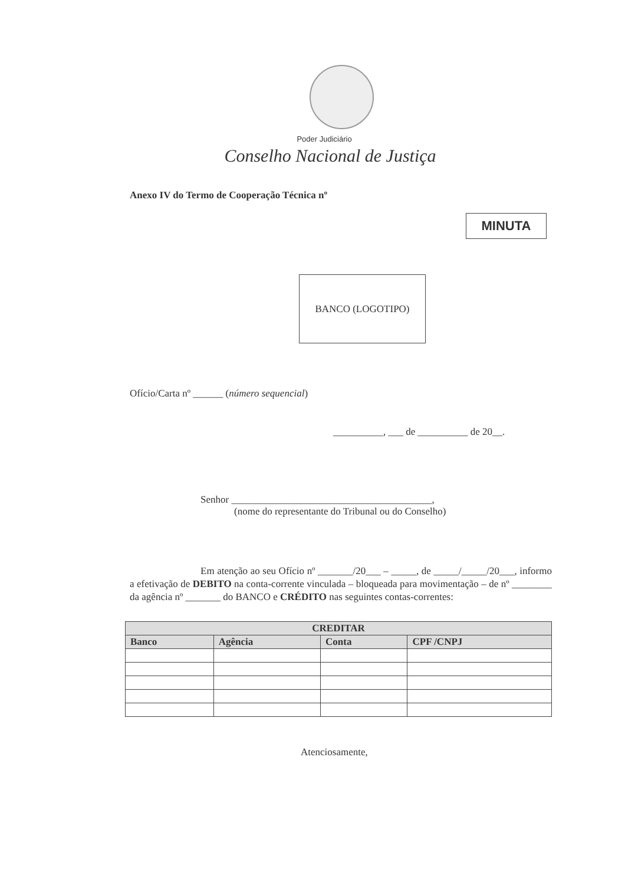Poder Judiciário
Conselho Nacional de Justiça
Anexo IV do Termo de Cooperação Técnica nº
MINUTA
BANCO (LOGOTIPO)
Ofício/Carta nº ______ (número sequencial)
__________, ___ de __________ de 20__.
Senhor ________________________________________,
(nome do representante do Tribunal ou do Conselho)
Em atenção ao seu Ofício nº _______/20___ – _____, de _____/_____/20___, informo a efetivação de DEBITO na conta-corrente vinculada – bloqueada para movimentação – de nº ________ da agência nº _______ do BANCO e CRÉDITO nas seguintes contas-correntes:
| CREDITAR | | | |
| --- | --- | --- | --- |
| Banco | Agência | Conta | CPF /CNPJ |
Atenciosamente,